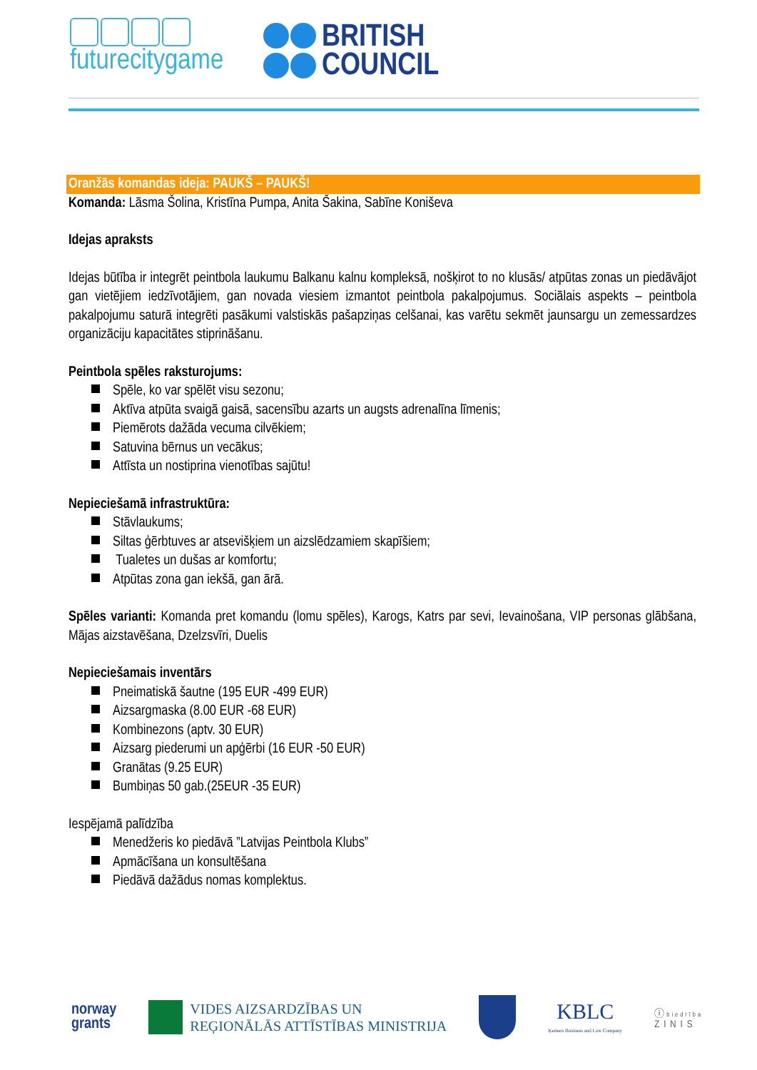futurecitygame
BRITISH
COUNCIL
Oranžās komandas ideja: PAUKŠ – PAUKŠ!
Komanda: Lāsma Šolina, Kristīna Pumpa, Anita Šakina, Sabīne Koniševa
Idejas apraksts
Idejas būtība ir integrēt peintbola laukumu Balkanu kalnu kompleksā, nošķirot to no klusās/ atpūtas zonas un piedāvājot gan vietējiem iedzīvotājiem, gan novada viesiem izmantot peintbola pakalpojumus. Sociālais aspekts – peintbola pakalpojumu saturā integrēti pasākumi valstiskās pašapziņas celšanai, kas varētu sekmēt jaunsargu un zemessardzes organizāciju kapacitātes stiprināšanu.
Peintbola spēles raksturojums:
Spēle, ko var spēlēt visu sezonu;
Aktīva atpūta svaigā gaisā, sacensību azarts un augsts adrenalīna līmenis;
Piemērots dažāda vecuma cilvēkiem;
Satuvina bērnus un vecākus;
Attīsta un nostiprina vienotības sajūtu!
Nepieciešamā infrastruktūra:
Stāvlaukums;
Siltas ģērbtuves ar atsevišķiem un aizslēdzamiem skapīšiem;
Tualetes un dušas ar komfortu;
Atpūtas zona gan iekšā, gan ārā.
Spēles varianti: Komanda pret komandu (lomu spēles), Karogs, Katrs par sevi, Ievainošana, VIP personas glābšana, Mājas aizstavēšana, Dzelzsvīri, Duelis
Nepieciešamais inventārs
Pneimatiskā šautne (195 EUR -499 EUR)
Aizsargmaska (8.00 EUR -68 EUR)
Kombinezons (aptv. 30 EUR)
Aizsarg piederumi un apģērbi (16 EUR -50 EUR)
Granātas (9.25 EUR)
Bumbiņas 50 gab.(25EUR -35 EUR)
Iespējamā palīdzība
Menedžeris ko piedāvā ”Latvijas Peintbola Klubs”
Apmācīšana un konsultēšana
Piedāvā dažādus nomas komplektus.
norway
grants
VIDES AIZSARDZĪBAS UN
REĢIONĀLĀS ATTĪSTĪBAS MINISTRIJA
KBLC
Ķemers Business and Law Company
ⓘ biedrība
ZINIS